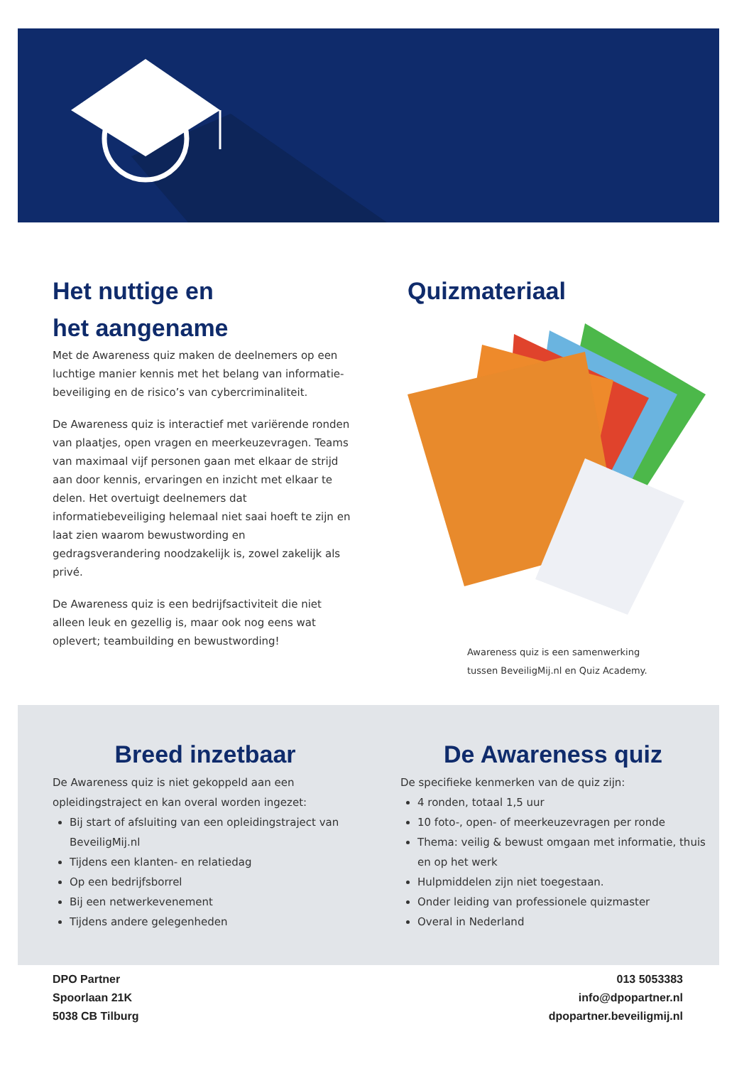Het nuttige en
het aangename
Met de Awareness quiz maken de deelnemers op een luchtige manier kennis met het belang van informatie-beveiliging en de risico’s van cybercriminaliteit.
De Awareness quiz is interactief met variërende ronden van plaatjes, open vragen en meerkeuzevragen. Teams van maximaal vijf personen gaan met elkaar de strijd aan door kennis, ervaringen en inzicht met elkaar te delen. Het overtuigt deelnemers dat informatiebeveiliging helemaal niet saai hoeft te zijn en laat zien waarom bewustwording en gedragsverandering noodzakelijk is, zowel zakelijk als privé.
De Awareness quiz is een bedrijfsactiviteit die niet alleen leuk en gezellig is, maar ook nog eens wat oplevert; teambuilding en bewustwording!
Quizmateriaal
Awareness quiz is een samenwerking tussen BeveiligMij.nl en Quiz Academy.
Breed inzetbaar
De Awareness quiz is niet gekoppeld aan een opleidingstraject en kan overal worden ingezet:
Bij start of afsluiting van een opleidingstraject van BeveiligMij.nl
Tijdens een klanten- en relatiedag
Op een bedrijfsborrel
Bij een netwerkevenement
Tijdens andere gelegenheden
De Awareness quiz
De specifieke kenmerken van de quiz zijn:
4 ronden, totaal 1,5 uur
10 foto-, open- of meerkeuzevragen per ronde
Thema: veilig & bewust omgaan met informatie, thuis en op het werk
Hulpmiddelen zijn niet toegestaan.
Onder leiding van professionele quizmaster
Overal in Nederland
DPO Partner
Spoorlaan 21K
5038 CB Tilburg
013 5053383
info@dpopartner.nl
dpopartner.beveiligmij.nl